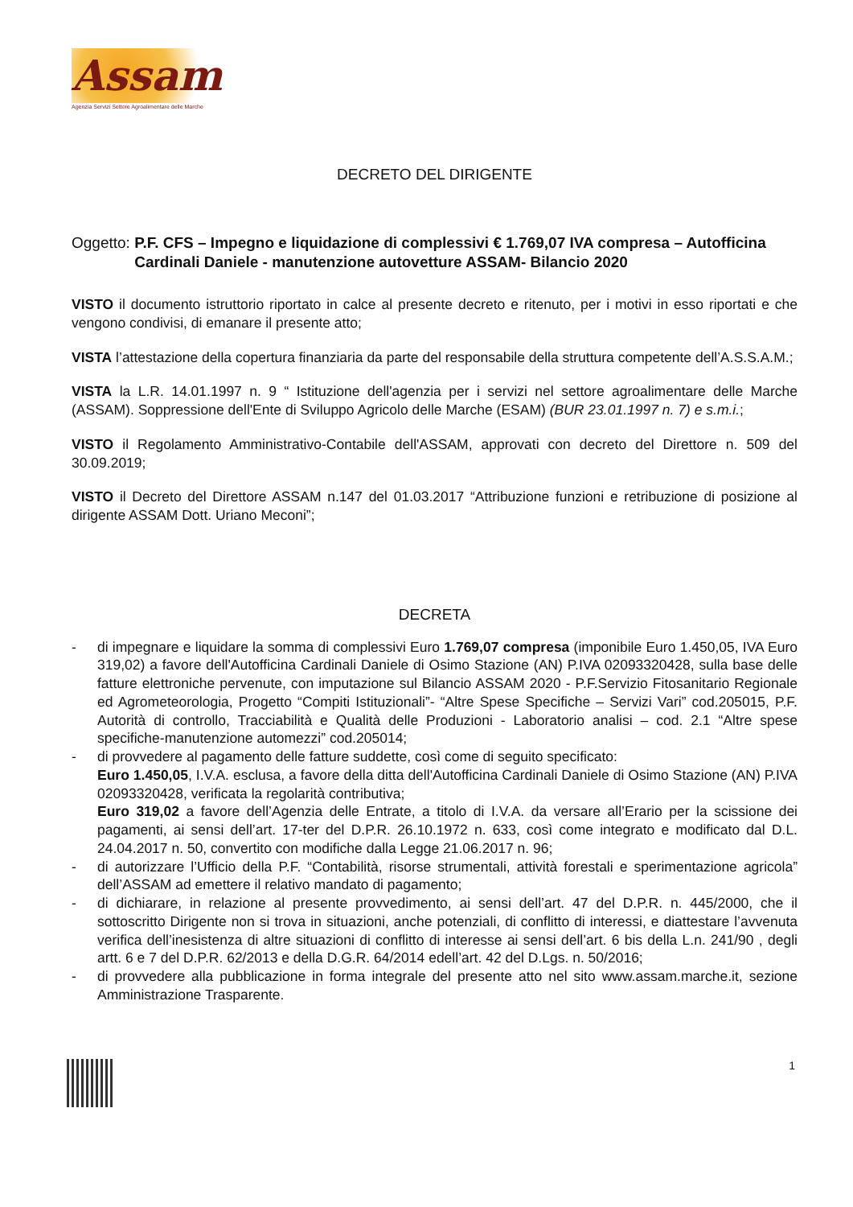Assam
Agenzia Servizi Settore Agroalimentare delle Marche
DECRETO DEL DIRIGENTE
Oggetto: P.F. CFS – Impegno e liquidazione di complessivi € 1.769,07 IVA compresa – Autofficina Cardinali Daniele - manutenzione autovetture ASSAM- Bilancio 2020
VISTO il documento istruttorio riportato in calce al presente decreto e ritenuto, per i motivi in esso riportati e che vengono condivisi, di emanare il presente atto;
VISTA l’attestazione della copertura finanziaria da parte del responsabile della struttura competente dell’A.S.S.A.M.;
VISTA la L.R. 14.01.1997 n. 9 “ Istituzione dell'agenzia per i servizi nel settore agroalimentare delle Marche (ASSAM). Soppressione dell'Ente di Sviluppo Agricolo delle Marche (ESAM) (BUR 23.01.1997 n. 7) e s.m.i.;
VISTO il Regolamento Amministrativo-Contabile dell'ASSAM, approvati con decreto del Direttore n. 509 del 30.09.2019;
VISTO il Decreto del Direttore ASSAM n.147 del 01.03.2017 “Attribuzione funzioni e retribuzione di posizione al dirigente ASSAM Dott. Uriano Meconi”;
DECRETA
- di impegnare e liquidare la somma di complessivi Euro 1.769,07 compresa (imponibile Euro 1.450,05, IVA Euro 319,02) a favore dell'Autofficina Cardinali Daniele di Osimo Stazione (AN) P.IVA 02093320428, sulla base delle fatture elettroniche pervenute, con imputazione sul Bilancio ASSAM 2020 - P.F.Servizio Fitosanitario Regionale ed Agrometeorologia, Progetto “Compiti Istituzionali”- “Altre Spese Specifiche – Servizi Vari” cod.205015, P.F. Autorità di controllo, Tracciabilità e Qualità delle Produzioni - Laboratorio analisi – cod. 2.1 “Altre spese specifiche-manutenzione automezzi” cod.205014;
- di provvedere al pagamento delle fatture suddette, così come di seguito specificato:
Euro 1.450,05, I.V.A. esclusa, a favore della ditta dell'Autofficina Cardinali Daniele di Osimo Stazione (AN) P.IVA 02093320428, verificata la regolarità contributiva;
Euro 319,02 a favore dell’Agenzia delle Entrate, a titolo di I.V.A. da versare all’Erario per la scissione dei pagamenti, ai sensi dell’art. 17-ter del D.P.R. 26.10.1972 n. 633, così come integrato e modificato dal D.L. 24.04.2017 n. 50, convertito con modifiche dalla Legge 21.06.2017 n. 96;
- di autorizzare l’Ufficio della P.F. “Contabilità, risorse strumentali, attività forestali e sperimentazione agricola” dell’ASSAM ad emettere il relativo mandato di pagamento;
- di dichiarare, in relazione al presente provvedimento, ai sensi dell’art. 47 del D.P.R. n. 445/2000, che il sottoscritto Dirigente non si trova in situazioni, anche potenziali, di conflitto di interessi, e diattestare l’avvenuta verifica dell’inesistenza di altre situazioni di conflitto di interesse ai sensi dell’art. 6 bis della L.n. 241/90 , degli artt. 6 e 7 del D.P.R. 62/2013 e della D.G.R. 64/2014 edell’art. 42 del D.Lgs. n. 50/2016;
- di provvedere alla pubblicazione in forma integrale del presente atto nel sito www.assam.marche.it, sezione Amministrazione Trasparente.
1